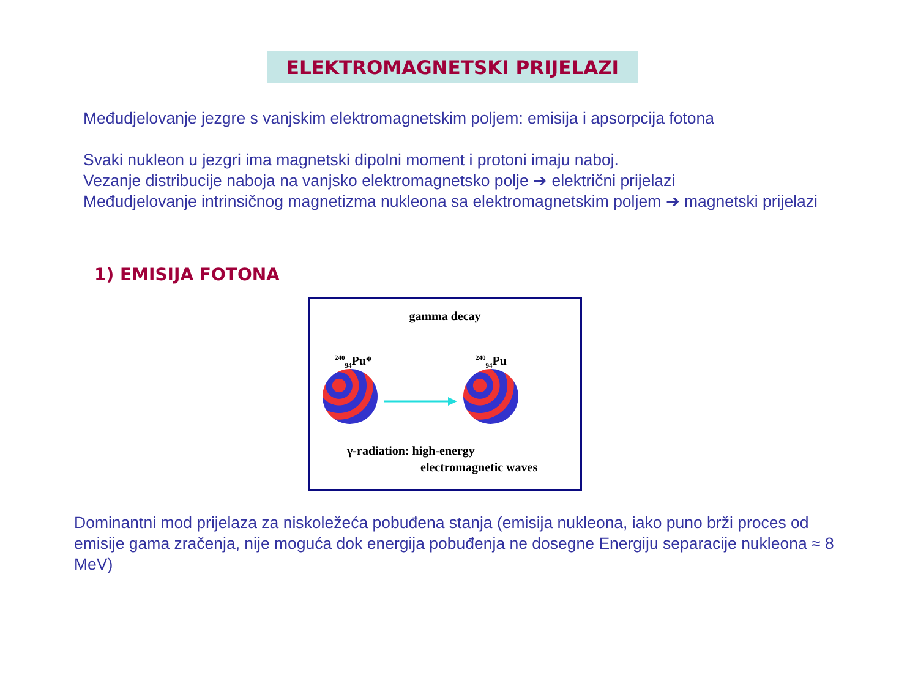ELEKTROMAGNETSKI PRIJELAZI
Međudjelovanje jezgre s vanjskim elektromagnetskim poljem: emisija i apsorpcija fotona
Svaki nukleon u jezgri ima magnetski dipolni moment i protoni imaju naboj.
Vezanje distribucije naboja na vanjsko elektromagnetsko polje ➔ električni prijelazi
Međudjelovanje intrinsičnog magnetizma nukleona sa elektromagnetskim poljem ➔ magnetski prijelazi
1) EMISIJA FOTONA
gamma decay
<sup>240</sup> <sub>94</sub>Pu*
<sup>240</sup> <sub>94</sub>Pu
γ-radiation: high-energy
electromagnetic waves
Dominantni mod prijelaza za niskoležeća pobuđena stanja (emisija nukleona, iako puno brži proces od emisije gama zračenja, nije moguća dok energija pobuđenja ne dosegne Energiju separacije nukleona ≈ 8 MeV)